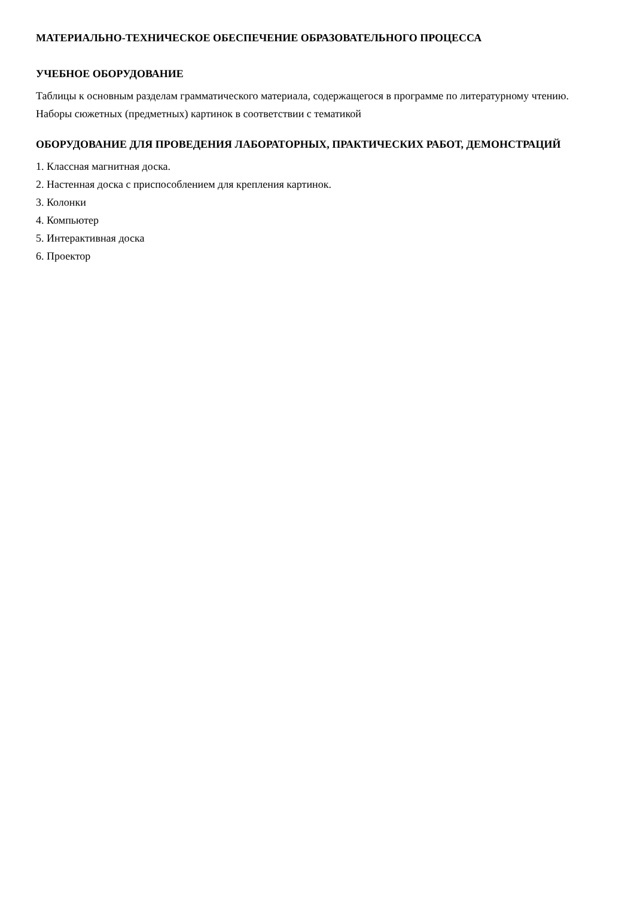МАТЕРИАЛЬНО-ТЕХНИЧЕСКОЕ ОБЕСПЕЧЕНИЕ ОБРАЗОВАТЕЛЬНОГО ПРОЦЕССА
УЧЕБНОЕ ОБОРУДОВАНИЕ
Таблицы к основным разделам грамматического материала, содержащегося в программе по литературному чтению.
Наборы сюжетных (предметных) картинок в соответствии с тематикой
ОБОРУДОВАНИЕ ДЛЯ ПРОВЕДЕНИЯ ЛАБОРАТОРНЫХ, ПРАКТИЧЕСКИХ РАБОТ, ДЕМОНСТРАЦИЙ
1. Классная магнитная доска.
2. Настенная доска с приспособлением для крепления картинок.
3. Колонки
4. Компьютер
5. Интерактивная доска
6. Проектор